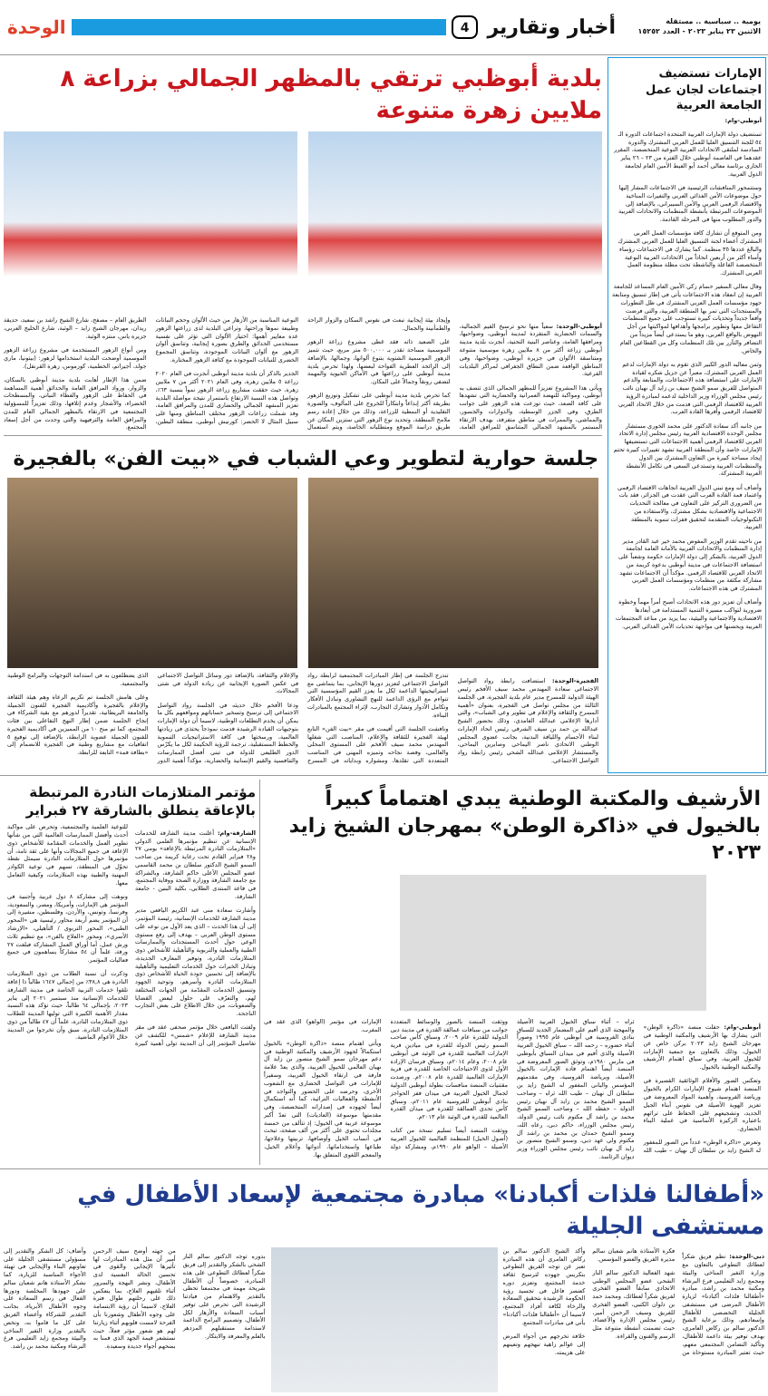يومية .. سياسية .. مستقلة
الاثنين ٢٣ يناير ٢٠٢٣ - العدد ١٥٢٥٢
أخبار وتقارير
4
الوحدة
الإمارات تستضيف اجتماعات لجان عمل الجامعة العربية
أبوظبي-وام:
تستضيف دولة الإمارات العربية المتحدة اجتماعات الدورة الـ ٥٤ للجنة التنسيق العليا للعمل العربي المشترك والدورة السادسة لملتقى الاتحادات العربية النوعية المتخصصة، المقرر عقدهما في العاصمة أبوظبي خلال الفترة من ٢٣ – ٢٦ يناير الجاري برئاسة معالي أحمد أبو الغيط الأمين العام لجامعة الدول العربية.
وستتمحور المناقشات الرئيسية في الاجتماعات المشار إليها حول موضوعات الأمن الغذائي العربي والتغيرات المناخية والاقتصاد الرقمي العربي والأمن السيبراني، بالإضافة إلى الموضوعات المرتبطة بأنشطة المنظمات والاتحادات العربية والدور المطلوب منها في المرحلة القادمة.
ومن المتوقع أن تشارك كافة مؤسسات العمل العربي المشترك أعضاء لجنة التنسيق العليا للعمل العربي المشترك والبالغ عددها ٣٥ منظمة. كما يشارك في الاجتماعات رؤساء وأمناء أكثر من أربعين اتحاداً من الاتحادات العربية النوعية المتخصصة الفاعلة والناشطة تحت مظلة منظومة العمل العربي المشترك.
وقال معالي السفير حسام زكي الأمين العام المساعد للجامعة العربية إن انعقاد هذه الاجتماعات يأتي في إطار تنسيق ومتابعة جهود مؤسسات العمل العربي المشترك في ظل التطورات والمستجدات التي تمر بها المنطقة العربية، والتي فرضت واقعاً جديداً وتحديات كبيرة تستوجب على جميع المنظمات التفاعل معها وتطوير برامجها وأهدافها لمواكبتها من أجل النهوض بالواقع العربي، وهو ما يستدعي أيضاً مزيداً من التضافر والتآزر بين تلك المنظمات وكل من القطاعين العام والخاص.
وثمن معاليه الدور الكبير الذي تقوم به دولة الإمارات لدعم العمل العربي المشترك، معبراً عن جزيل شكره لقيادة الإمارات على استضافة هذه الاجتماعات، والمتابعة والدعم المتواصل للفريق سمو الشيخ سيف بن زايد آل نهيان نائب رئيس مجلس الوزراء وزير الداخلية لدعمه لمبادرة الرؤية العربية للاقتصاد الرقمي التي قدمت من خلال الاتحاد العربي للاقتصاد الرقمي وأقرها القادة العرب.
من جانبه أكد سعادة الدكتور علي محمد الخوري مستشار مجلس الوحدة الاقتصادية العربية رئيس مجلس إدارة الاتحاد العربي للاقتصاد الرقمي أهمية الاجتماعات التي تستضيفها الإمارات خاصة وأن المنطقة العربية تشهد تغييرات كبيرة تحتم إيجاد مساحة كبيرة من التعاون المشترك بين الدول والمنظمات العربية وتستدعي السعي في تكامل الأنشطة العربية المشتركة.
وأضاف أنه ومع تبني الدول العربية اتجاهات الاقتصاد الرقمي واعتماد قمة القادة العرب التي عقدت في الجزائر، فقد بات من الضروري التركيز على التعاون في معالجة التحديات الاجتماعية والاقتصادية بشكل مشترك، والاستفادة من التكنولوجيات المتقدمة لتحقيق قفزات تنموية بالمنطقة العربية.
من ناحيته تقدم الوزير المفوض محمد خير عبد القادر مدير إدارة المنظمات والاتحادات العربية بالأمانة العامة لجامعة الدول العربية، بالشكر إلى دولة الإمارات حكومة وشعباً على استضافة الاجتماعات في مدينة أبوظبي بدعوة كريمة من الاتحاد العربي للاقتصاد الرقمي. مؤكداً أن الاجتماعات تشهد مشاركة مكثفة من منظمات ومؤسسات العمل العربي المشترك في هذه الاجتماعات.
وأضاف أن تعزيز دور هذه الاتحادات أصبح أمراً مهماً وخطوة ضرورية لتواكب مسيرة التنمية المستدامة في أبعادها الاقتصادية والاجتماعية والبيئية، بما يزيد من مناعة المجتمعات العربية ويحصنها في مواجهة تحديات الأمن الغذائي العربي.
بلدية أبوظبي ترتقي بالمظهر الجمالي بزراعة ٨ ملايين زهرة متنوعة
أبوظبي-الوحدة: سعياً منها نحو ترسيخ القيم الجمالية، والسمات الحضارية المتفردة لمدينة أبوظبي، وضواحيها، ومرافقها العامة، وعناصر البنية التحتية، أنجزت بلدية مدينة أبوظبي زراعة أكثر من ٨ ملايين زهرة موسمية متنوعة ومتناسقة الألوان في جزيرة أبوظبي، وضواحيها، وفي المناطق الواقعة ضمن النطاق الجغرافي لمراكز البلديات الفرعية.
ويأتي هذا المشروع تعزيزاً للمظهر الجمالي الذي تتصف به أبوظبي، ومواكبة للنهضة العمرانية والحضارية التي تشهدها على كافة الصعد، حيث توزعت هذه الزهور على جوانب الطرق، وفي الجزر الوسطية، والدوارات والجسور، والمماشي، والممرات في مناطق متفرقة، بهدف الارتقاء المستمر بالمشهد الجمالي المتناسق للمرافق العامة، وإيجاد بيئة إيجابية تبعث في نفوس السكان والزوار الراحة والطمأنينة والجمال.
على الصعيد ذاته فقد غطى مشروع زراعة الزهور الموسمية مساحة تقدر بـ ٥٠٠,٠٠٠ متر مربع، حيث تتميز الزهور الموسمية الشتوية بتنوع ألوانها، وجمالها، بالإضافة إلى الرائحة العطرية الفواحة لبعضها، ولهذا تحرص بلدية مدينة أبوظبي على زراعتها في الأماكن الحيوية والمهمة لتضفي رونقاً وجمالاً على المكان.
كما تحرص بلدية مدينة أبوظبي على تشكيل وتوزيع الزهور بطريقة أكثر إبداعاً وابتكاراً للخروج على المألوف، والصورة التقليدية أو النمطية للزراعة، وذلك من خلال إعادة رسم ملامح المنطقة، وتحديد نوع الزهور التي ستزين المكان عن طريق دراسة الموقع ومتطلباته الخاصة، ويتم استعمال النوعية المناسبة من الأزهار من حيث الألوان وحجم النباتات وطبيعة نموها وراحتها، وتراعي البلدية لدى زراعتها الزهور عدة معايير أهمها: اختيار الألوان التي تؤثر على نفسية مستخدمي الحدائق والطرق بصورة إيجابية، وتناسق ألوان الزهور مع ألوان النباتات الموجودة، وتناسق المجموع الخضري للنباتات الموجودة مع كثافة الزهور المختارة.
الجدير بالذكر أن بلدية مدينة أبوظبي أنجزت في العام ٢٠٢٠ زراعة ٥ ملايين زهرة، وفي العام ٢٠٢١ أكثر من ٧ ملايين زهرة، حيث حققت مشاريع زراعة الزهور نمواً بنسبة ٦٣٪، وتواصل هذه النسبة الارتفاع باستمرار نتيجة مواصلة البلدية تعزيز المشهد الجمالي والحضاري للمدن والمرافق العامة، وقد شملت زراعات الزهور مختلف المناطق ومنها على سبيل المثال لا الحصر: كورنيش أبوظبي، منطقة البطين، الطريق العام – مصفح، شارع الشيخ راشد بن سعيد، حديقة ريدان، مهرجان الشيخ زايد – الوثبة، شارع الخليج العربي، جزيرة ياس، منتزه الوثبة.
ومن أنواع الزهور المستخدمة في مشروع زراعة الزهور الموسمية أوضحت البلدية استخدامها لزهور: (بيتونيا، ماري جولد، أجيراتم، الخطمية، كوزموس، زهرة القرنفل).
ضمن هذا الإطار أهابت بلدية مدينة أبوظبي بالسكان، والزوار، ورواد المرافق العامة والحدائق أهمية المساهمة في الحفاظ على الزهور والغطاء النباتي، والمسطحات الخضراء، والأشجار وعدم إتلافها، وذلك تعزيزاً للمسؤولية المجتمعية في الارتقاء بالمظهر الجمالي العام للمدن والمرافق العامة والترفيهية والتي وجدت من أجل إسعاد المجتمع.
جلسة حوارية لتطوير وعي الشباب في «بيت الفن» بالفجيرة
الفجيرة-الوحدة: استضافت رابطة رواد التواصل الاجتماعي سعادة المهندس محمد سيف الأفخم رئيس الهيئة الدولية للمسرح مدير عام بلدية الفجيرة، في الجلسة الثالثة من مجلس تواصل في الفجيرة، بعنوان «أهمية المسرح والثقافة والإعلام في تطوير وعي الشباب»، والتي أدارها الإعلامي عبدالله الغامدي، وذلك بحضور الشيخ عبدالله بن حمد بن سيف الشرقي رئيس اتحاد الإمارات لبناء الأجسام واللياقة البدنية، بجانب عضوي المجلس الوطني الاتحادي ناصر اليماحي وصابرين اليماحي، والمستشار الإعلامي عبدالله الشحي رئيس رابطة رواد التواصل الاجتماعي.
تندرج الجلسة في إطار المبادرات المجتمعية لرابطة رواد التواصل الاجتماعي لتعزيز دورها الإيجابي، بما يتماشى مع استراتيجيتها الداعمة لكل ما يعزز القيم المؤسسية التي تتواءم مع الرؤى الداعمة للنهج التشاوري وتبادل الأفكار وتكامل الأدوار وتشارك التجارب، لإثراء المجتمع بالمبادرات البناءة.
وناقشت الجلسة التي أقيمت في مقر «بيت الفن» التابع لهيئة الفجيرة للثقافة والإعلام، المناصب التي شغلها المهندس محمد سيف الأفخم على المستوى المحلي والعالمي، وقصة نجاحه وتميزه المهني في المناصب المتعددة التي تقلدها، ومشواره وبداياته في المسرح والإعلام والثقافة، بالإضافة دور وسائل التواصل الاجتماعي في عكس الصورة الإيجابية عن ريادة الدولة في شتى المجالات.
ودعا الأفخم خلال حديثه في الجلسة رواد التواصل الاجتماعي إلى ترسيخ وتسخير حساباتهم ومواقعهم بكل ما يمكن أن يخدم التطلعات الوطنية، لاسيما أن دولة الإمارات بتوجيهات القيادة الرشيدة قدمت نموذجاً يحتذى في ريادتها العالمية، ورسختها في كافة الاستراتيجيات التنموية والخطط المستقبلية، ترجمة للرؤية الحكيمة لكل ما يكرّس الدور الطليعي للدولة في تبني أفضل الممارسات والتنافسية والقيم الإنسانية والحضارية، مؤكداً أهمية الدور الذي يضطلعون به في استدامة التوجهات والبرامج الوطنية والمجتمعية.
وعلى هامش الجلسة تم تكريم الرعاة وهم هيئة الثقافة والإعلام بالفجيرة وأكاديمية الفجيرة للفنون الجميلة والجامعة البريطانية، تقديراً لدورهم مع بقية الشركاء في إنجاح الجلسة ضمن إطار النهج التفاعلي بين فئات المجتمع، كما تم منح ١٠ من المميزين في أكاديمية الفجيرة للفنون الجميلة عضوية الرابطة، بالإضافة إلى توقيع ٥ اتفاقيات مع مشاريع وطنية في الفجيرة للانضمام إلى «بطاقة قمة» التابعة للرابطة.
الأرشيف والمكتبة الوطنية يبدي اهتماماً كبيراً بالخيول في «ذاكرة الوطن» بمهرجان الشيخ زايد ٢٠٢٣
أبوظبي-وام: حفلت منصة «ذاكرة الوطن» التي يشارك بها الأرشيف والمكتبة الوطنية في مهرجان الشيخ زايد ٢٠٢٣ بركن خاص عن الخيول، وذلك بالتعاون مع جمعية الإمارات للخيول العربية، وفي سياق اهتمام الأرشيف والمكتبة الوطنية بالخيول.
وتعكس الصور والأفلام الوثائقية القصيرة في المنصة اهتمام شيوخ الإمارات الكرام بالخيول ورياضة الفروسية، وأهمية المواد المعروضة في تعزيز الهوية الأصيلة في نفوس أبناء الجيل الجديد، وتشجيعهم على الحفاظ على تراثهم باعتباره الركيزة الأساسية في عملية البناء الحضاري.
وتعرض «ذاكرة الوطن» عدداً من الصور للمغفور له الشيخ زايد بن سلطان آل نهيان – طيب الله ثراه – أثناء سباق الخيول العربية الأصيلة والمهجنة الذي أقيم على المضمار الجديد للسباق بنادي الفروسية في أبوظبي عام ١٩٩٥ وصوراً أثناء حضوره – رحمه الله – سباق الخيول العربية الأصيلة والذي أقيم في ميدان السباق بأبوظبي في مارس ١٩٨٠م، وتوثق الصور المعروضة في المنصة أيضاً اهتمام قادة الإمارات بالخيول الأصيلة، وبرياضة الفروسية، وفي مقدمتهم المؤسس والباني المغفور له الشيخ زايد بن سلطان آل نهيان – طيب الله ثراه – وصاحب السمو الشيخ محمد بن زايد آل نهيان رئيس الدولة – حفظه الله – وصاحب السمو الشيخ محمد بن راشد آل مكتوم نائب رئيس الدولة، رئيس مجلس الوزراء، حاكم دبي، رعاه الله، وسمو الشيخ حمدان بن محمد بن راشد آل مكتوم ولي عهد دبي، وسمو الشيخ منصور بن زايد آل نهيان نائب رئيس مجلس الوزراء وزير ديوان الرئاسة.
ووثقت المنصة بالصور والوسائط المتعددة جوانب من سباقات عمالقة القدرة في مدينة دبي الدولية للقدرة عام ٢٠٠٩، وسباق كأس صاحب السمو رئيس الدولة للقدرة في ميادين قرية الإمارات العالمية للقدرة في الوثبة في أبوظبي عام ٢٠٠٨، وعام ٢٠١٤م، وسباق فرسان الإرادة الأول لذوي الاحتياجات الخاصة للقدرة في قرية الإمارات العالمية للقدرة عام ٢٠٠٨م. ورصدت مقتنيات المنصة منافسات بطولة أبوظبي الدولية لجمال الخيول العربية في ميدان قفز الحواجز بنادي أبوظبي للفروسية عام ٢٠١١م، وسباق كأس تحدي العمالقة للقدرة في ميدان القدرة العالمية للقدرة في الوثبة عام ٢٠١٣م.
ووثقت المنصة أيضاً تسليم نسخة من كتاب (أصول الخيل) للمنظمة العالمية للخيول العربية الأصيلة – الواهو عام ١٩٩٠م، ومشاركة دولة الإمارات في مؤتمر (الواهو) الذي عقد في المغرب.
ويأتي اهتمام منصة «ذاكرة الوطن» بالخيول استكمالاً لجهود الأرشيف والمكتبة الوطنية في دعم مهرجان سمو الشيخ منصور بن زايد آل نهيان العالمي للخيول العربية، والذي يعدّ علامة فارقة في ارتقاء الخيول العربية، وسفيراً للإمارات في التواصل الحضاري مع الشعوب الأخرى، وحرصه على الحضور والتواجد في الأنشطة والفعاليات التراثية، كما أنه استكمال أيضاً لجهوده في إصداراته المتخصصة، وفي مقدمتها موسوعة (العاديات) التي تعدّ أكبر موسوعة عربية في الخيول: إذ تتألف من خمسة مجلدات تحتوي على أكثر من ألف صفحة، تبحث في أنساب الخيل وأوصافها، تربيتها وعلاجها، طباعها واستخداماتها، أدواتها وأعلام الخيل، والمعجم اللغوي المتعلق بها.
مؤتمر المتلازمات النادرة المرتبطة بالإعاقة ينطلق بالشارقة ٢٧ فبراير
الشارقة-وام: أعلنت مدينة الشارقة للخدمات الإنسانية عن تنظيم مؤتمرها العلمي الدولي «المتلازمات النادرة المرتبطة بالإعاقة» يومي ٢٧ و٢٨ فبراير القادم تحت رعاية كريمة من صاحب السمو الشيخ الدكتور سلطان بن محمد القاسمي عضو المجلس الأعلى حاكم الشارقة، وبالشراكة مع جامعة الشارقة ووزارة الصحة ووقاية المجتمع، في قاعة المنتدى الطلابي، بكلية البنين - جامعة الشارقة.
وأشارت سعادة منى عبد الكريم اليافعي مدير مدينة الشارقة للخدمات الإنسانية، رئيسة المؤتمر، إلى أن هذا الحدث – الذي يعد الأول من نوعه على مستوى الوطن العربي – يهدف إلى رفع مستوى الوعي حول أحدث المستجدات والممارسات الطبية والعملية والتربوية والتأهيلية للأشخاص ذوي المتلازمات النادرة، وتوفير المعارف الجديدة، وتبادل الخبرات حول الخدمات التعليمية والتأهيلية بالإضافة إلى تحسين جودة الحياة للأشخاص ذوي المتلازمات النادرة وأسرهم، وتوحيد الجهود وتنسيق الخدمات المقدّمة من الجهات المختلفة لهم، والتعرّف على حلول لبعض القضايا والصعوبات، من خلال الاطلاع على بعض التجارب الناجحة.
ولفتت اليافعي خلال مؤتمر صحفي عقد في مقر مدينة الشارقة للإعلام «شمس» للكشف عن تفاصيل المؤتمر إلى أن المدينة تولي أهمية كبيرة للتوعية العلمية والمجتمعية، وتحرص على مواكبة أحدث وأفضل الممارسات العالمية التي من شأنها تطوير العمل والخدمات المقدّمة للأشخاص ذوي الإعاقة في جميع المجالات وأنها على ثقة تامة، أن مؤتمرها حول المتلازمات النادرة سيمثل نقطة تحوّل في المنطقة، تسهم في توعية الكوادر المهنية والطبية بهذه المتلازمات، وكيفية التعامل معها.
ونوهت إلى مشاركة ٨ دول عربية وأجنبية في المؤتمر هي الإمارات، وأمريكا، ومصر، والسعودية، وفرنسا، وتونس، والأردن، وفلسطين، مشيرة إلى أن المؤتمر يضم أربعة محاور رئيسية هي «المحور الطبي»، المحور التربوي / التأهيلي، «الإرشاد الأسري»، ومحور «العلاج بالفن»، مع تنظيم ثلاث ورش عمل، أما أوراق العمل المشاركة فبلغت ٢٧ ورقة، علماً أن ٥٤ مشاركاً يساهمون في جميع فعاليات المؤتمر.
وذكرت أن نسبة الطلاب من ذوي المتلازمات النادرة هي ٣٨,٨٪ من إجمالي ١٦٤٧ طالباً ذا إعاقة تلقوا خدمات التربية الخاصة في مدينة الشارقة للخدمات الإنسانية منذ سبتمبر ٢٠٢١ إلى يناير ٢٠٢٣، بإجمالي ٦٤ طالباً، حيث تؤكد هذه النسبة مقدار الأهمية الكبيرة التي توليها المدينة للطلاب ذوي المتلازمات النادرة، علماً أن ٤٧ طالباً من ذوي المتلازمات النادرة، سبق وأن تخرجوا من المدينة خلال الأعوام الماضية.
«أطفالنا فلذات أكبادنا» مبادرة مجتمعية لإسعاد الأطفال في مستشفى الجليلة
دبي-الوحدة: نظم فريق شكراً لعطائك التطوعي بالتعاون مع وزارة التغير المناخي والبيئة ومجمع زايد التعليمي فرع البرشاء ومكتبة محمد بن راشد، مبادرة «أطفالنا فلذات أكبادنا» لزيارة الأطفال المرضى في مستشفى الجليلة التخصصي للأطفال وإسعادهم، وذلك برعاية الشيخ الدكتور سالم بن ركاض العامري، بهدف توفير بيئة داعمة للأطفال، وتأكيد التضامن المجتمعي معهم، حيث تعتبر المبادرة مستوحاة من فكرة الأستاذة هانم شعبان سالم مديرة الفريق والعضو المؤسس.
شهد الفعالية الدكتور سالم النار الشحي عضو المجلس الوطني الاتحادي سابقاً العضو الفخري لفريق شكراً لعطائك، ومحمد حمد بن دلوان الكتبي، العضو الفخري للفريق وسيف الرحمن أمير، رئيس مجلس الإدارة والأعضاء، حيث تضمنت أنشطة متنوعة مثل الرسم والفنون والقراءة.
وأكد الشيخ الدكتور سالم بن ركاض العامري أن هذه المبادرة تعبر عن توجه الفريق التطوعي بتكريس جهوده لترسيخ ثقافة خدمة المجتمع، وتعزيز دوره كعنصر فاعل في تجسيد رؤية الحكومة الرشيدة بتحقيق السعادة والرخاء لكافة أفراد المجتمع، لاسيما أن «أطفالنا فلذات أكبادنا» يأتي في مبادرات المجتمع.
خلاقة تخرجهم من أجواء المرض إلى عوالم زاهية تبهجهم وتعينهم على هزيمته.
بدوره توجه الدكتور سالم النار الشحي بالشكر والتقدير إلى فريق شكراً لعطائك التطوعي على هذه المبادرة، خصوصاً أن الأطفال شريحة مهمة في مجتمعنا تحظى بالتقدير والاهتمام من قيادتنا الرشيدة التي تحرص على توفير أسباب السعادة والأزهار لكل الأطفال، وتصميم البرامج الداعمة لاستدامة مستقبلهم المزدهر بالعلم والمعرفة والابتكار.
من جهته أوضح سيف الرحمن أمير أن مثل هذه المبادرات لها تأثيرها الإيجابي والقوي في تحسين الحالة النفسية لدى الأطفال، ونشر البهجة والسرور أثناء تلقيهم العلاج، بما ينعكس ذلك على رحلتهم طوال فترة العلاج، لاسيما أن رؤية الابتسامة على وجوه الأطفال وشعورنا بأن الفرحة لامست قلوبهم أثناء زيارتنا لهم هو شعور مؤثر فعلاً، حيث نستشعر قيمة الجهد الذي قمنا به بمنحهم أجواء جديدة وسعيدة.
وأضاف: كل الشكر والتقدير إلى مسؤولي مستشفى الجليلة على تعاونهم البناء والإيجابي في تهيئة الأجواء المناسبة للزيارة، كما نشكر الأستاذة هانم شعبان سالم على جهودها المخلصة ودورها الفعال في رسم السعادة على وجوه الأطفال الأبرياء، بجانب التقدير للشركاء وأعضاء الفريق على كل ما قاموا به، ونخص بالتقدير وزارة التغير المناخي والبيئة ومجمع زايد التعليمي فرع البرشاء ومكتبة محمد بن راشد.